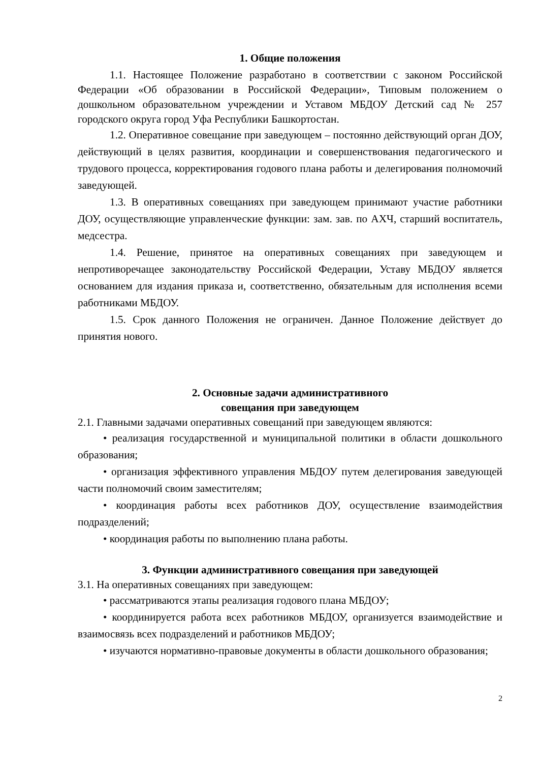1. Общие положения
1.1. Настоящее Положение разработано в соответствии с законом Российской Федерации «Об образовании в Российской Федерации», Типовым положением о дошкольном образовательном учреждении и Уставом МБДОУ Детский сад № 257 городского округа город Уфа Республики Башкортостан.
1.2. Оперативное совещание при заведующем – постоянно действующий орган ДОУ, действующий в целях развития, координации и совершенствования педагогического и трудового процесса, корректирования годового плана работы и делегирования полномочий заведующей.
1.3. В оперативных совещаниях при заведующем принимают участие работники ДОУ, осуществляющие управленческие функции: зам. зав. по АХЧ, старший воспитатель, медсестра.
1.4. Решение, принятое на оперативных совещаниях при заведующем и непротиворечащее законодательству Российской Федерации, Уставу МБДОУ является основанием для издания приказа и, соответственно, обязательным для исполнения всеми работниками МБДОУ.
1.5. Срок данного Положения не ограничен. Данное Положение действует до принятия нового.
2. Основные задачи административного
совещания при заведующем
2.1. Главными задачами оперативных совещаний при заведующем являются:
• реализация государственной и муниципальной политики в области дошкольного образования;
• организация эффективного управления МБДОУ путем делегирования заведующей части полномочий своим заместителям;
• координация работы всех работников ДОУ, осуществление взаимодействия подразделений;
• координация работы по выполнению плана работы.
3. Функции административного совещания при заведующей
3.1. На оперативных совещаниях при заведующем:
• рассматриваются этапы реализация годового плана МБДОУ;
• координируется работа всех работников МБДОУ, организуется взаимодействие и взаимосвязь всех подразделений и работников МБДОУ;
• изучаются нормативно-правовые документы в области дошкольного образования;
2